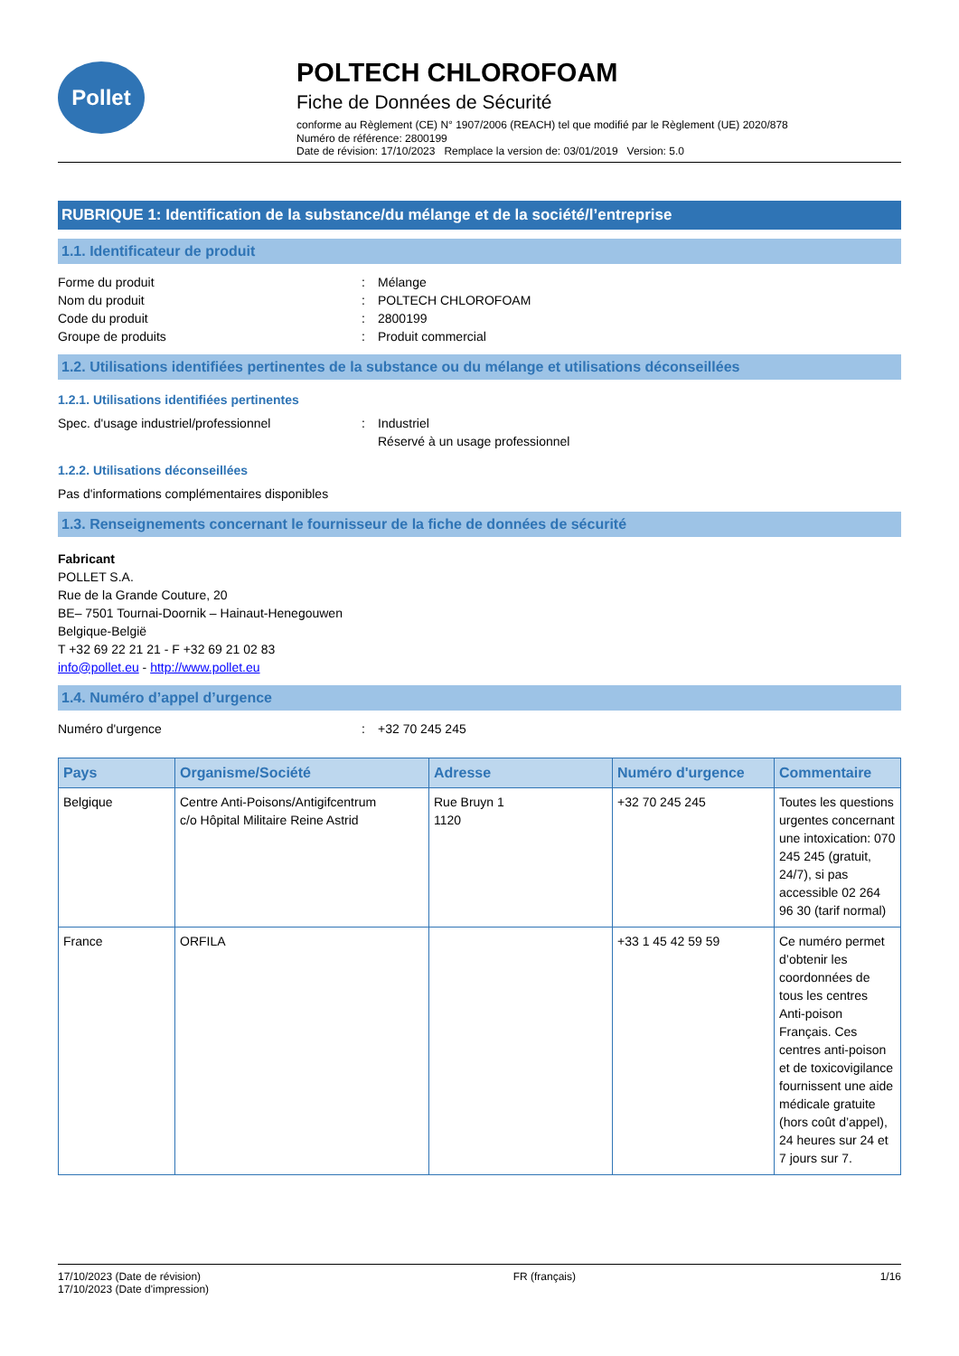Pollet
POLTECH CHLOROFOAM
Fiche de Données de Sécurité
conforme au Règlement (CE) N° 1907/2006 (REACH) tel que modifié par le Règlement (UE) 2020/878
Numéro de référence: 2800199
Date de révision: 17/10/2023 Remplace la version de: 03/01/2019 Version: 5.0
RUBRIQUE 1: Identification de la substance/du mélange et de la société/l’entreprise
1.1. Identificateur de produit
Forme du produit: Mélange
Nom du produit: POLTECH CHLOROFOAM
Code du produit: 2800199
Groupe de produits: Produit commercial
1.2. Utilisations identifiées pertinentes de la substance ou du mélange et utilisations déconseillées
1.2.1. Utilisations identifiées pertinentes
Spec. d'usage industriel/professionnel: Industriel
Réservé à un usage professionnel
1.2.2. Utilisations déconseillées
Pas d'informations complémentaires disponibles
1.3. Renseignements concernant le fournisseur de la fiche de données de sécurité
Fabricant
POLLET S.A.
Rue de la Grande Couture, 20
BE– 7501 Tournai-Doornik – Hainaut-Henegouwen
Belgique-België
T +32 69 22 21 21 - F +32 69 21 02 83
info@pollet.eu - http://www.pollet.eu
1.4. Numéro d’appel d’urgence
Numéro d'urgence: +32 70 245 245
| Pays | Organisme/Société | Adresse | Numéro d'urgence | Commentaire |
| --- | --- | --- | --- | --- |
| Belgique | Centre Anti-Poisons/Antigifcentrum c/o Hôpital Militaire Reine Astrid | Rue Bruyn 1 1120 | +32 70 245 245 | Toutes les questions urgentes concernant une intoxication: 070 245 245 (gratuit, 24/7), si pas accessible 02 264 96 30 (tarif normal) |
| France | ORFILA | | +33 1 45 42 59 59 | Ce numéro permet d’obtenir les coordonnées de tous les centres Anti-poison Français. Ces centres anti-poison et de toxicovigilance fournissent une aide médicale gratuite (hors coût d’appel), 24 heures sur 24 et 7 jours sur 7. |
17/10/2023 (Date de révision)
17/10/2023 (Date d'impression)
FR (français) 1/16